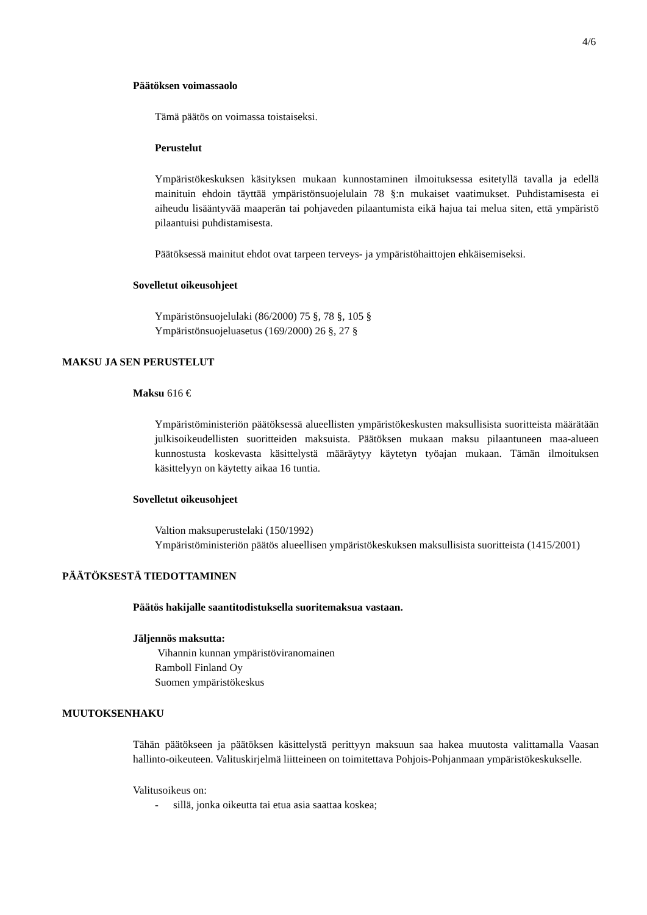4/6
Päätöksen voimassaolo
Tämä päätös on voimassa toistaiseksi.
Perustelut
Ympäristökeskuksen käsityksen mukaan kunnostaminen ilmoituksessa esitetyllä tavalla ja edellä mainituin ehdoin täyttää ympäristönsuojelulain 78 §:n mukaiset vaatimukset. Puhdistamisesta ei aiheudu lisääntyvää maaperän tai pohjaveden pilaantumista eikä hajua tai melua siten, että ympäristö pilaantuisi puhdistamisesta.
Päätöksessä mainitut ehdot ovat tarpeen terveys- ja ympäristöhaittojen ehkäisemiseksi.
Sovelletut oikeusohjeet
Ympäristönsuojelulaki (86/2000) 75 §, 78 §, 105 §
Ympäristönsuojeluasetus (169/2000) 26 §, 27 §
MAKSU JA SEN PERUSTELUT
Maksu 616 €
Ympäristöministeriön päätöksessä alueellisten ympäristökeskusten maksullisista suoritteista määrätään julkisoikeudellisten suoritteiden maksuista. Päätöksen mukaan maksu pilaantuneen maa-alueen kunnostusta koskevasta käsittelystä määräytyy käytetyn työajan mukaan. Tämän ilmoituksen käsittelyyn on käytetty aikaa 16 tuntia.
Sovelletut oikeusohjeet
Valtion maksuperustelaki (150/1992)
Ympäristöministeriön päätös alueellisen ympäristökeskuksen maksullisista suoritteista (1415/2001)
PÄÄTÖKSESTÄ TIEDOTTAMINEN
Päätös hakijalle saantitodistuksella suoritemaksua vastaan.
Jäljennös maksutta:
Vihannin kunnan ympäristöviranomainen
Ramboll Finland Oy
Suomen ympäristökeskus
MUUTOKSENHAKU
Tähän päätökseen ja päätöksen käsittelystä perittyyn maksuun saa hakea muutosta valittamalla Vaasan hallinto-oikeuteen. Valituskirjelmä liitteineen on toimitettava Pohjois-Pohjanmaan ympäristökeskukselle.
Valitusoikeus on:
- sillä, jonka oikeutta tai etua asia saattaa koskea;